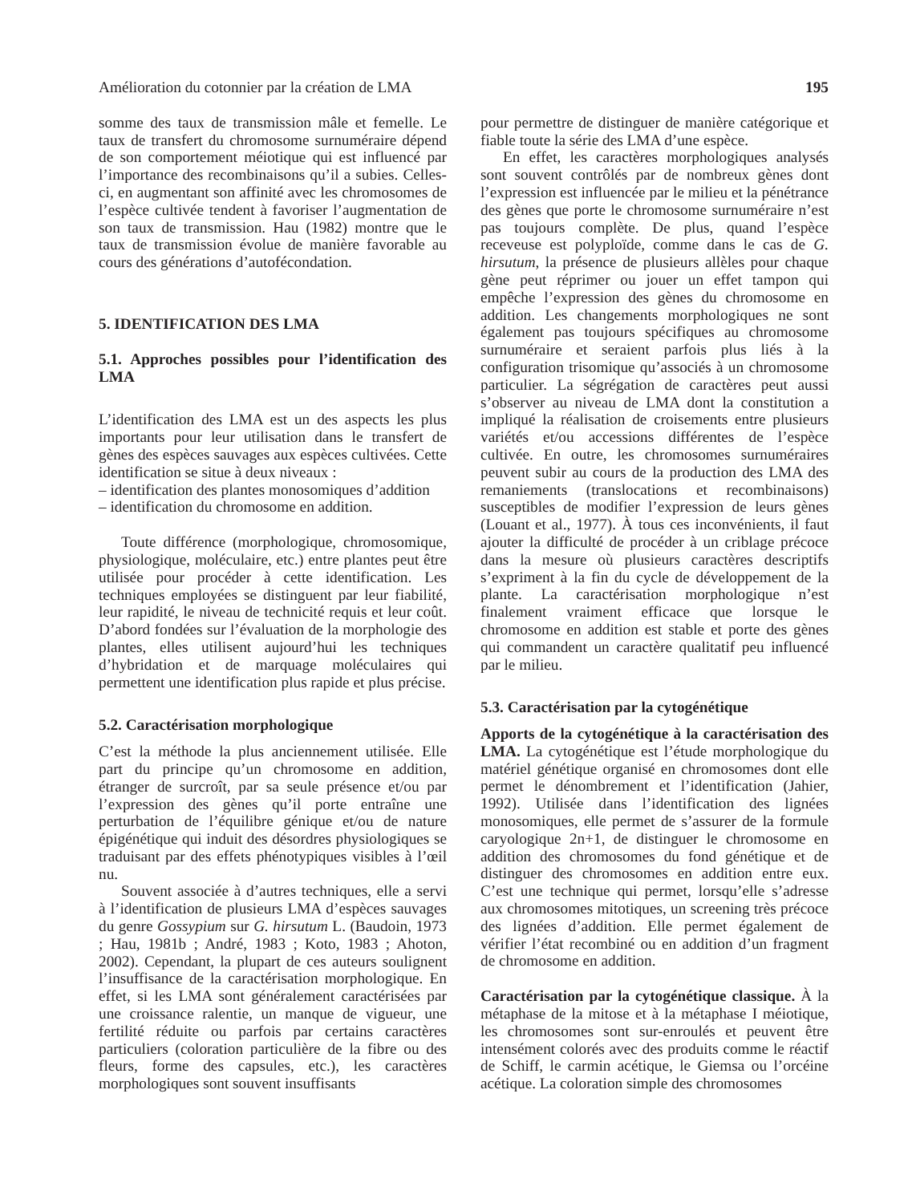Amélioration du cotonnier par la création de LMA 195
somme des taux de transmission mâle et femelle. Le taux de transfert du chromosome surnuméraire dépend de son comportement méiotique qui est influencé par l’importance des recombinaisons qu’il a subies. Celles-ci, en augmentant son affinité avec les chromosomes de l’espèce cultivée tendent à favoriser l’augmentation de son taux de transmission. Hau (1982) montre que le taux de transmission évolue de manière favorable au cours des générations d’autofécondation.
5. IDENTIFICATION DES LMA
5.1. Approches possibles pour l’identification des LMA
L’identification des LMA est un des aspects les plus importants pour leur utilisation dans le transfert de gènes des espèces sauvages aux espèces cultivées. Cette identification se situe à deux niveaux :
– identification des plantes monosomiques d’addition
– identification du chromosome en addition.
Toute différence (morphologique, chromosomique, physiologique, moléculaire, etc.) entre plantes peut être utilisée pour procéder à cette identification. Les techniques employées se distinguent par leur fiabilité, leur rapidité, le niveau de technicité requis et leur coût. D’abord fondées sur l’évaluation de la morphologie des plantes, elles utilisent aujourd’hui les techniques d’hybridation et de marquage moléculaires qui permettent une identification plus rapide et plus précise.
5.2. Caractérisation morphologique
C’est la méthode la plus anciennement utilisée. Elle part du principe qu’un chromosome en addition, étranger de surcroît, par sa seule présence et/ou par l’expression des gènes qu’il porte entraîne une perturbation de l’équilibre génique et/ou de nature épigénétique qui induit des désordres physiologiques se traduisant par des effets phénotypiques visibles à l’œil nu.
Souvent associée à d’autres techniques, elle a servi à l’identification de plusieurs LMA d’espèces sauvages du genre Gossypium sur G. hirsutum L. (Baudoin, 1973 ; Hau, 1981b ; André, 1983 ; Koto, 1983 ; Ahoton, 2002). Cependant, la plupart de ces auteurs soulignent l’insuffisance de la caractérisation morphologique. En effet, si les LMA sont généralement caractérisées par une croissance ralentie, un manque de vigueur, une fertilité réduite ou parfois par certains caractères particuliers (coloration particulière de la fibre ou des fleurs, forme des capsules, etc.), les caractères morphologiques sont souvent insuffisants
pour permettre de distinguer de manière catégorique et fiable toute la série des LMA d’une espèce.
En effet, les caractères morphologiques analysés sont souvent contrôlés par de nombreux gènes dont l’expression est influencée par le milieu et la pénétrance des gènes que porte le chromosome surnuméraire n’est pas toujours complète. De plus, quand l’espèce receveuse est polyploïde, comme dans le cas de G. hirsutum, la présence de plusieurs allèles pour chaque gène peut réprimer ou jouer un effet tampon qui empêche l’expression des gènes du chromosome en addition. Les changements morphologiques ne sont également pas toujours spécifiques au chromosome surnuméraire et seraient parfois plus liés à la configuration trisomique qu’associés à un chromosome particulier. La ségrégation de caractères peut aussi s’observer au niveau de LMA dont la constitution a impliqué la réalisation de croisements entre plusieurs variétés et/ou accessions différentes de l’espèce cultivée. En outre, les chromosomes surnuméraires peuvent subir au cours de la production des LMA des remaniements (translocations et recombinaisons) susceptibles de modifier l’expression de leurs gènes (Louant et al., 1977). À tous ces inconvénients, il faut ajouter la difficulté de procéder à un criblage précoce dans la mesure où plusieurs caractères descriptifs s’expriment à la fin du cycle de développement de la plante. La caractérisation morphologique n’est finalement vraiment efficace que lorsque le chromosome en addition est stable et porte des gènes qui commandent un caractère qualitatif peu influencé par le milieu.
5.3. Caractérisation par la cytogénétique
Apports de la cytogénétique à la caractérisation des LMA. La cytogénétique est l’étude morphologique du matériel génétique organisé en chromosomes dont elle permet le dénombrement et l’identification (Jahier, 1992). Utilisée dans l’identification des lignées monosomiques, elle permet de s’assurer de la formule caryologique 2n+1, de distinguer le chromosome en addition des chromosomes du fond génétique et de distinguer des chromosomes en addition entre eux. C’est une technique qui permet, lorsqu’elle s’adresse aux chromosomes mitotiques, un screening très précoce des lignées d’addition. Elle permet également de vérifier l’état recombiné ou en addition d’un fragment de chromosome en addition.
Caractérisation par la cytogénétique classique. À la métaphase de la mitose et à la métaphase I méiotique, les chromosomes sont sur-enroulés et peuvent être intensément colorés avec des produits comme le réactif de Schiff, le carmin acétique, le Giemsa ou l’orcéine acétique. La coloration simple des chromosomes